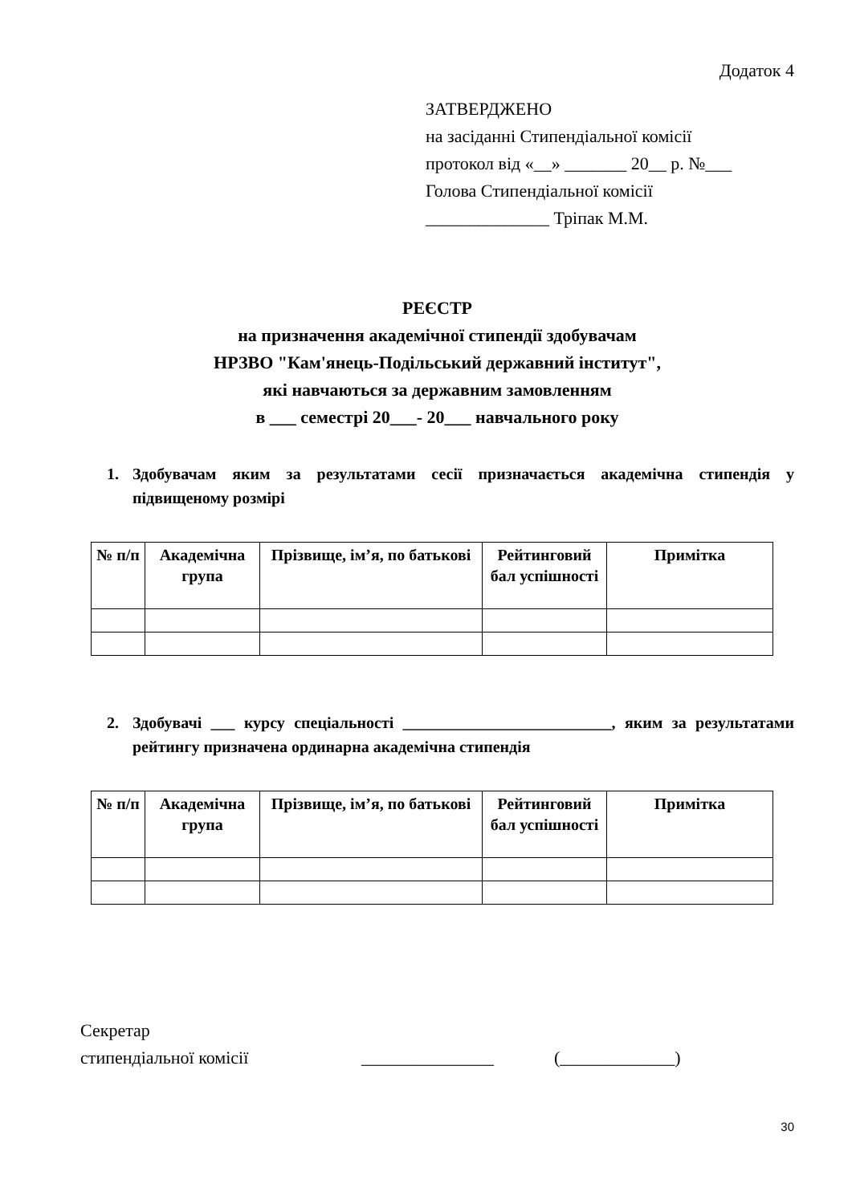Додаток 4
ЗАТВЕРДЖЕНО
на засіданні Стипендіальної комісії
протокол від «__» _______ 20__ р. №___
Голова Стипендіальної комісії
______________ Тріпак М.М.
РЕЄСТР
на призначення академічної стипендії здобувачам
НРЗВО "Кам'янець-Подільський державний інститут",
які навчаються за державним замовленням
в ___ семестрі 20___- 20___ навчального року
1. Здобувачам яким за результатами сесії призначається академічна стипендія у підвищеному розмірі
| № п/п | Академічна група | Прізвище, ім’я, по батькові | Рейтинговий бал успішності | Примітка |
| --- | --- | --- | --- | --- |
2. Здобувачі ___ курсу спеціальності __________________________, яким за результатами рейтингу призначена ординарна академічна стипендія
| № п/п | Академічна група | Прізвище, ім’я, по батькові | Рейтинговий бал успішності | Примітка |
| --- | --- | --- | --- | --- |
Секретар
стипендіальної комісії
_______________ (_____________)
30